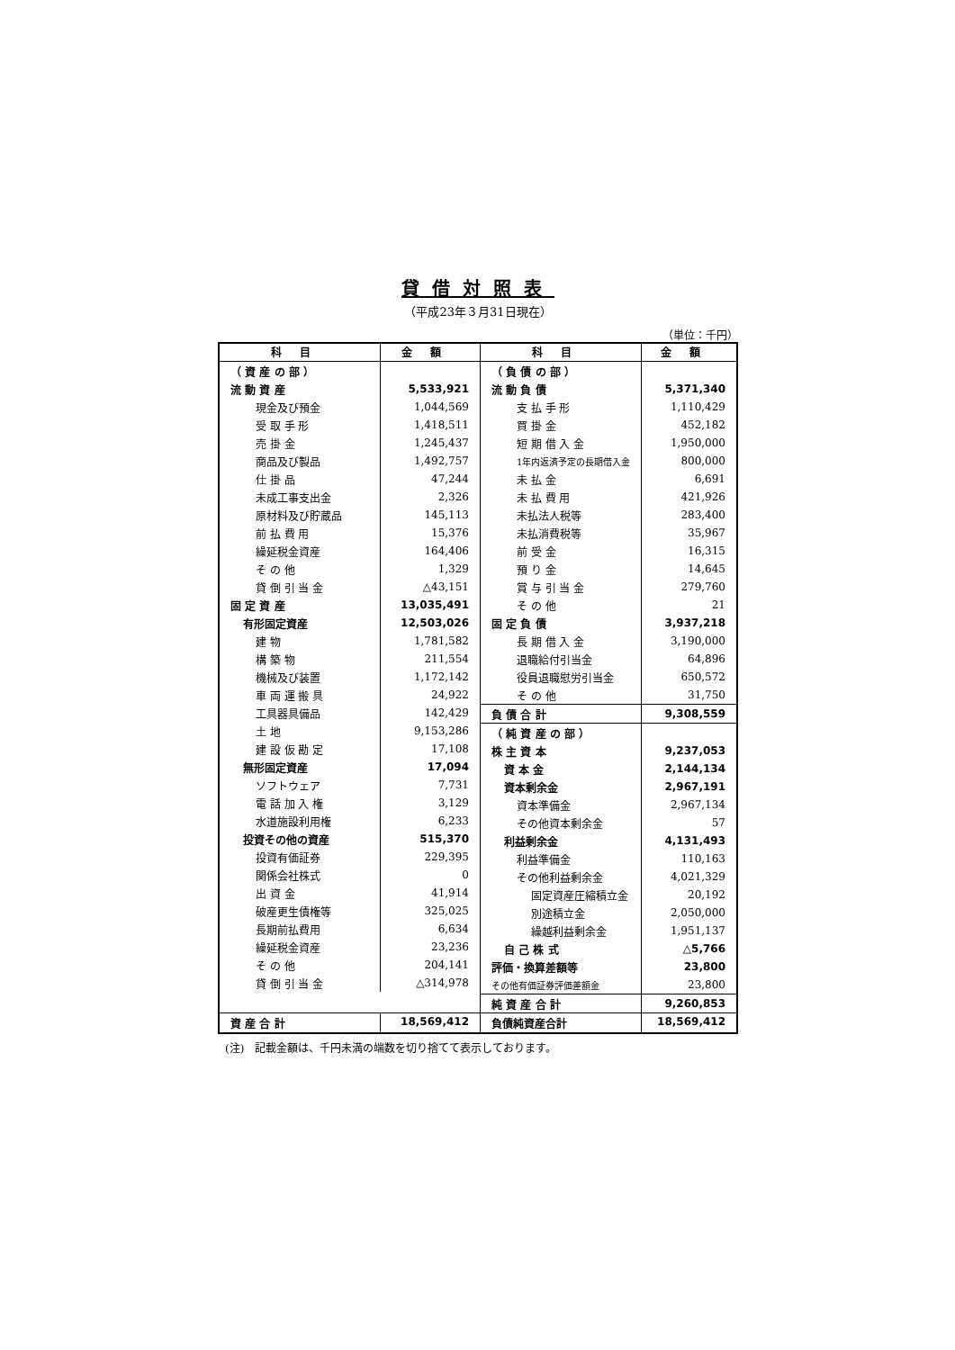貸借対照表
（平成23年３月31日現在）
（単位：千円）
| 科目 | 金額 | 科目 | 金額 |
| --- | --- | --- | --- |
| / （ 資 産 の 部 ） / / / 流 動 資 産 / 5,533,921 / / 現金及び預金 / 1,044,569 / / 受 取 手 形 / 1,418,511 / / 売 掛 金 / 1,245,437 / / 商品及び製品 / 1,492,757 / / 仕 掛 品 / 47,244 / / 未成工事支出金 / 2,326 / / 原材料及び貯蔵品 / 145,113 / / 前 払 費 用 / 15,376 / / 繰延税金資産 / 164,406 / / そ の 他 / 1,329 / / 貸 倒 引 当 金 / △43,151 / / 固 定 資 産 / 13,035,491 / / 有形固定資産 / 12,503,026 / / 建 物 / 1,781,582 / / 構 築 物 / 211,554 / / 機械及び装置 / 1,172,142 / / 車 両 運 搬 具 / 24,922 / / 工具器具備品 / 142,429 / / 土 地 / 9,153,286 / / 建 設 仮 勘 定 / 17,108 / / 無形固定資産 / 17,094 / / ソフトウェア / 7,731 / / 電 話 加 入 権 / 3,129 / / 水道施設利用権 / 6,233 / / 投資その他の資産 / 515,370 / / 投資有価証券 / 229,395 / / 関係会社株式 / 0 / / 出 資 金 / 41,914 / / 破産更生債権等 / 325,025 / / 長期前払費用 / 6,634 / / 繰延税金資産 / 23,236 / / そ の 他 / 204,141 / / 貸 倒 引 当 金 / △314,978 / | | / （ 負 債 の 部 ） / / / 流 動 負 債 / 5,371,340 / / 支 払 手 形 / 1,110,429 / / 買 掛 金 / 452,182 / / 短 期 借 入 金 / 1,950,000 / / 1年内返済予定の長期借入金 / 800,000 / / 未 払 金 / 6,691 / / 未 払 費 用 / 421,926 / / 未払法人税等 / 283,400 / / 未払消費税等 / 35,967 / / 前 受 金 / 16,315 / / 預 り 金 / 14,645 / / 賞 与 引 当 金 / 279,760 / / そ の 他 / 21 / / 固 定 負 債 / 3,937,218 / / 長 期 借 入 金 / 3,190,000 / / 退職給付引当金 / 64,896 / / 役員退職慰労引当金 / 650,572 / / そ の 他 / 31,750 / / 負 債 合 計 / 9,308,559 / / （ 純 資 産 の 部 ） / / / 株 主 資 本 / 9,237,053 / / 資 本 金 / 2,144,134 / / 資本剰余金 / 2,967,191 / / 資本準備金 / 2,967,134 / / その他資本剰余金 / 57 / / 利益剰余金 / 4,131,493 / / 利益準備金 / 110,163 / / その他利益剰余金 / 4,021,329 / / 固定資産圧縮積立金 / 20,192 / / 別途積立金 / 2,050,000 / / 繰越利益剰余金 / 1,951,137 / / 自 己 株 式 / △5,766 / / 評価・換算差額等 / 23,800 / / その他有価証券評価差額金 / 23,800 / / 純 資 産 合 計 / 9,260,853 / | |
| 資 産 合 計 | 18,569,412 | 負債純資産合計 | 18,569,412 |
(注)　記載金額は、千円未満の端数を切り捨てて表示しております。